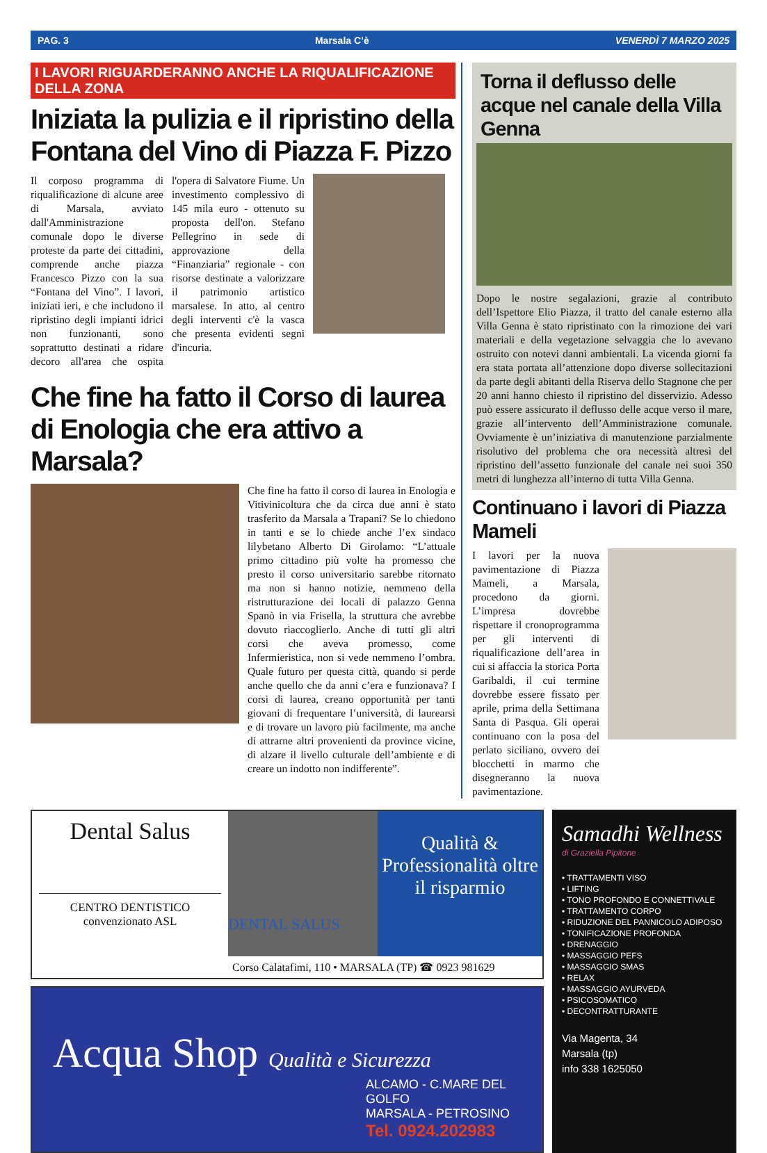PAG. 3 Marsala C’è VENERDÌ 7 MARZO 2025
I LAVORI RIGUARDERANNO ANCHE LA RIQUALIFICAZIONE DELLA ZONA
Iniziata la pulizia e il ripristino della Fontana del Vino di Piazza F. Pizzo
Il corposo programma di riqualificazione di alcune aree di Marsala, avviato dall'Amministrazione comunale dopo le diverse proteste da parte dei cittadini, comprende anche piazza Francesco Pizzo con la sua “Fontana del Vino”. I lavori, iniziati ieri, e che includono il ripristino degli impianti idrici non funzionanti, sono soprattutto destinati a ridare decoro all'area che ospita l'opera di Salvatore Fiume. Un investimento complessivo di 145 mila euro - ottenuto su proposta dell'on. Stefano Pellegrino in sede di approvazione della “Finanziaria” regionale - con risorse destinate a valorizzare il patrimonio artistico marsalese. In atto, al centro degli interventi c'è la vasca che presenta evidenti segni d'incuria.
Che fine ha fatto il Corso di laurea di Enologia che era attivo a Marsala?
Che fine ha fatto il corso di laurea in Enologia e Vitivinicoltura che da circa due anni è stato trasferito da Marsala a Trapani? Se lo chiedono in tanti e se lo chiede anche l’ex sindaco lilybetano Alberto Di Girolamo: “L’attuale primo cittadino più volte ha promesso che presto il corso universitario sarebbe ritornato ma non si hanno notizie, nemmeno della ristrutturazione dei locali di palazzo Genna Spanò in via Frisella, la struttura che avrebbe dovuto riaccoglierlo. Anche di tutti gli altri corsi che aveva promesso, come Infermieristica, non si vede nemmeno l’ombra. Quale futuro per questa città, quando si perde anche quello che da anni c’era e funzionava? I corsi di laurea, creano opportunità per tanti giovani di frequentare l’università, di laurearsi e di trovare un lavoro più facilmente, ma anche di attrarne altri provenienti da province vicine, di alzare il livello culturale dell’ambiente e di creare un indotto non indifferente”.
Torna il deflusso delle acque nel canale della Villa Genna
Dopo le nostre segalazioni, grazie al contributo dell’Ispettore Elio Piazza, il tratto del canale esterno alla Villa Genna è stato ripristinato con la rimozione dei vari materiali e della vegetazione selvaggia che lo avevano ostruito con notevi danni ambientali. La vicenda giorni fa era stata portata all’attenzione dopo diverse sollecitazioni da parte degli abitanti della Riserva dello Stagnone che per 20 anni hanno chiesto il ripristino del disservizio. Adesso può essere assicurato il deflusso delle acque verso il mare, grazie all’intervento dell’Amministrazione comunale. Ovviamente è un’iniziativa di manutenzione parzialmente risolutivo del problema che ora necessità altresì del ripristino dell’assetto funzionale del canale nei suoi 350 metri di lunghezza all’interno di tutta Villa Genna.
Continuano i lavori di Piazza Mameli
I lavori per la nuova pavimentazione di Piazza Mameli, a Marsala, procedono da giorni. L’impresa dovrebbe rispettare il cronoprogramma per gli interventi di riqualificazione dell’area in cui si affaccia la storica Porta Garibaldi, il cui termine dovrebbe essere fissato per aprile, prima della Settimana Santa di Pasqua. Gli operai continuano con la posa del perlato siciliano, ovvero dei blocchetti in marmo che disegneranno la nuova pavimentazione.
Dental Salus
CENTRO DENTISTICO
convenzionato ASL
DENTAL SALUS
Qualità & Professionalità oltre il risparmio
Corso Calatafimi, 110 • MARSALA (TP) ☎ 0923 981629
Acqua Shop Qualità e Sicurezza
ALCAMO - C.MARE DEL GOLFO
MARSALA - PETROSINO
Tel. 0924.202983
Samadhi Wellness
di Graziella Pipitone
• TRATTAMENTI VISO
• LIFTING
• TONO PROFONDO E CONNETTIVALE
• TRATTAMENTO CORPO
• RIDUZIONE DEL PANNICOLO ADIPOSO
• TONIFICAZIONE PROFONDA
• DRENAGGIO
• MASSAGGIO PEFS
• MASSAGGIO SMAS
• RELAX
• MASSAGGIO AYURVEDA
• PSICOSOMATICO
• DECONTRATTURANTE
Via Magenta, 34
Marsala (tp)
info 338 1625050